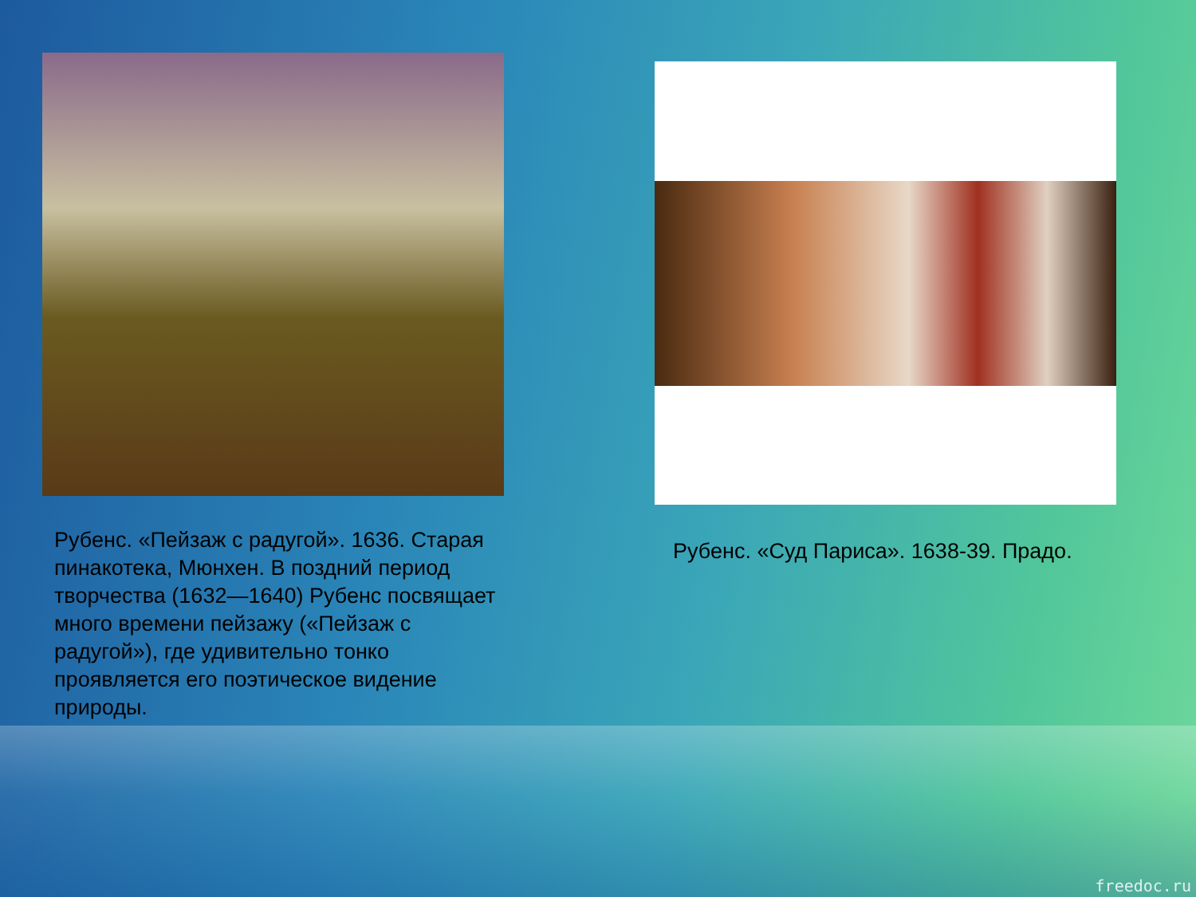Рубенс. «Пейзаж с радугой». 1636. Старая пинакотека, Мюнхен. В поздний период творчества (1632—1640) Рубенс посвящает много времени пейзажу («Пейзаж с радугой»), где удивительно тонко проявляется его поэтическое видение природы.
Рубенс. «Суд Париса». 1638-39. Прадо.
freedoc.ru